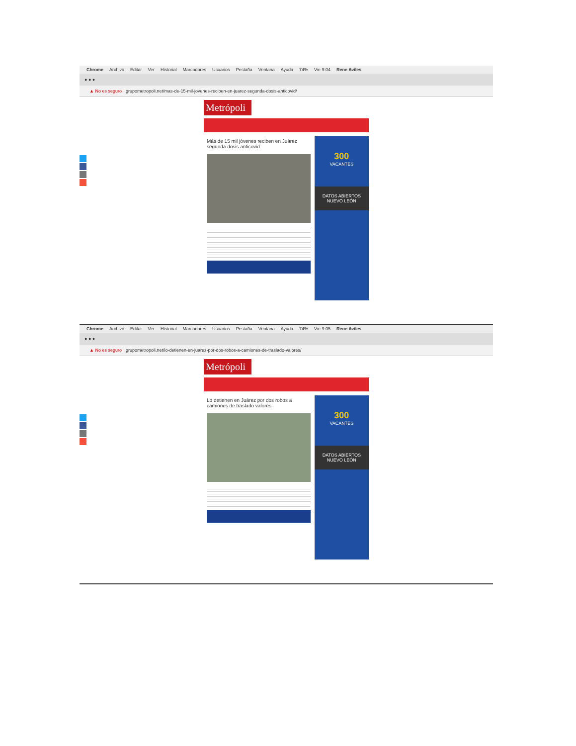Chrome Archivo Editar Ver Historial Marcadores Usuarios Pestaña Ventana Ayuda 74% Vie 9:04 Rene Aviles
● ● ●
▲ No es seguro grupometropoli.net/mas-de-15-mil-jovenes-reciben-en-juarez-segunda-dosis-anticovid/
Metrópoli
Más de 15 mil jóvenes reciben en Juárez segunda dosis anticovid
300
VACANTES
DATOS ABIERTOS
NUEVO LEÓN
Chrome Archivo Editar Ver Historial Marcadores Usuarios Pestaña Ventana Ayuda 74% Vie 9:05 Rene Aviles
● ● ●
▲ No es seguro grupometropoli.net/lo-detienen-en-juarez-por-dos-robos-a-camiones-de-traslado-valores/
Metrópoli
Lo detienen en Juárez por dos robos a camiones de traslado valores
300
VACANTES
DATOS ABIERTOS
NUEVO LEÓN